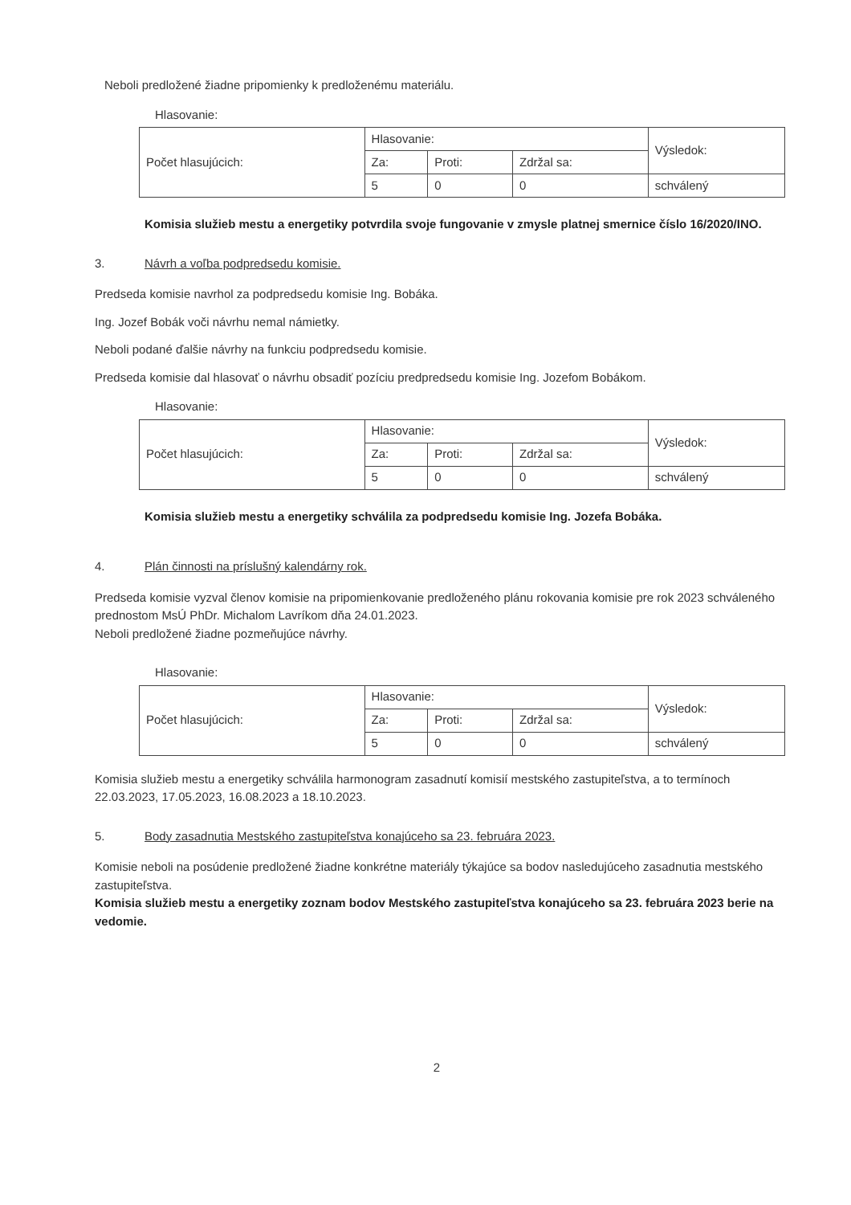Neboli predložené žiadne pripomienky k predloženému materiálu.
Hlasovanie:
| Počet hlasujúcich: | Hlasovanie: | | | Výsledok: |
| | Za: | Proti: | Zdržal sa: | |
| | 5 | 0 | 0 | schválený |
Komisia služieb mestu a energetiky potvrdila svoje fungovanie v zmysle platnej smernice číslo 16/2020/INO.
3. Návrh a voľba podpredsedu komisie.
Predseda komisie navrhol za podpredsedu komisie Ing. Bobáka.
Ing. Jozef Bobák voči návrhu nemal námietky.
Neboli podané ďalšie návrhy na funkciu podpredsedu komisie.
Predseda komisie dal hlasovať o návrhu obsadiť pozíciu predpredsedu komisie Ing. Jozefom Bobákom.
Hlasovanie:
| Počet hlasujúcich: | Hlasovanie: | | | Výsledok: |
| | Za: | Proti: | Zdržal sa: | |
| | 5 | 0 | 0 | schválený |
Komisia služieb mestu a energetiky schválila za podpredsedu komisie Ing. Jozefa Bobáka.
4. Plán činnosti na príslušný kalendárny rok.
Predseda komisie vyzval členov komisie na pripomienkovanie predloženého plánu rokovania komisie pre rok 2023 schváleného prednostom MsÚ PhDr. Michalom Lavríkom dňa 24.01.2023.
Neboli predložené žiadne pozmeňujúce návrhy.
Hlasovanie:
| Počet hlasujúcich: | Hlasovanie: | | | Výsledok: |
| | Za: | Proti: | Zdržal sa: | |
| | 5 | 0 | 0 | schválený |
Komisia služieb mestu a energetiky schválila harmonogram zasadnutí komisií mestského zastupiteľstva, a to termínoch 22.03.2023, 17.05.2023, 16.08.2023 a 18.10.2023.
5. Body zasadnutia Mestského zastupiteľstva konajúceho sa 23. februára 2023.
Komisie neboli na posúdenie predložené žiadne konkrétne materiály týkajúce sa bodov nasledujúceho zasadnutia mestského zastupiteľstva.
Komisia služieb mestu a energetiky zoznam bodov Mestského zastupiteľstva konajúceho sa 23. februára 2023 berie na vedomie.
2